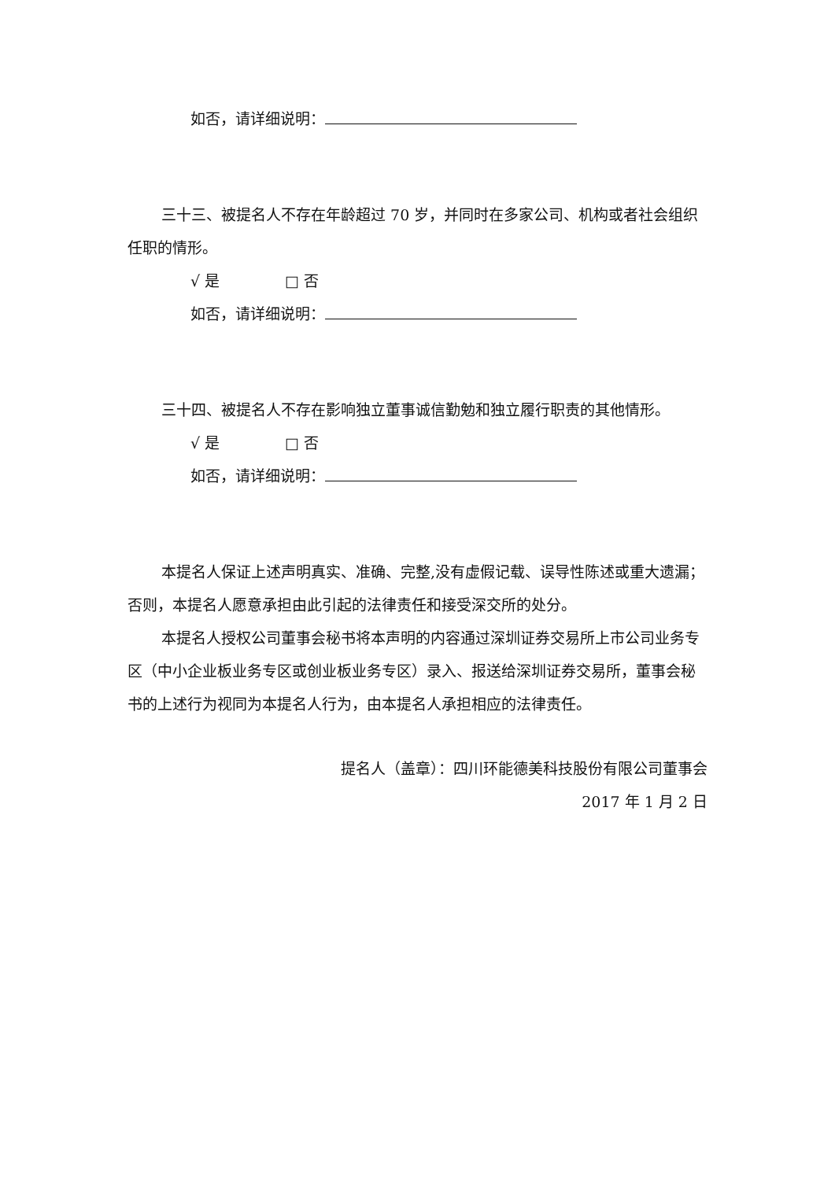如否，请详细说明：
三十三、被提名人不存在年龄超过 70 岁，并同时在多家公司、机构或者社会组织任职的情形。
√ 是 □ 否
如否，请详细说明：
三十四、被提名人不存在影响独立董事诚信勤勉和独立履行职责的其他情形。
√ 是 □ 否
如否，请详细说明：
本提名人保证上述声明真实、准确、完整,没有虚假记载、误导性陈述或重大遗漏；否则，本提名人愿意承担由此引起的法律责任和接受深交所的处分。
本提名人授权公司董事会秘书将本声明的内容通过深圳证券交易所上市公司业务专区（中小企业板业务专区或创业板业务专区）录入、报送给深圳证券交易所，董事会秘书的上述行为视同为本提名人行为，由本提名人承担相应的法律责任。
提名人（盖章）：四川环能德美科技股份有限公司董事会
2017 年 1 月 2 日